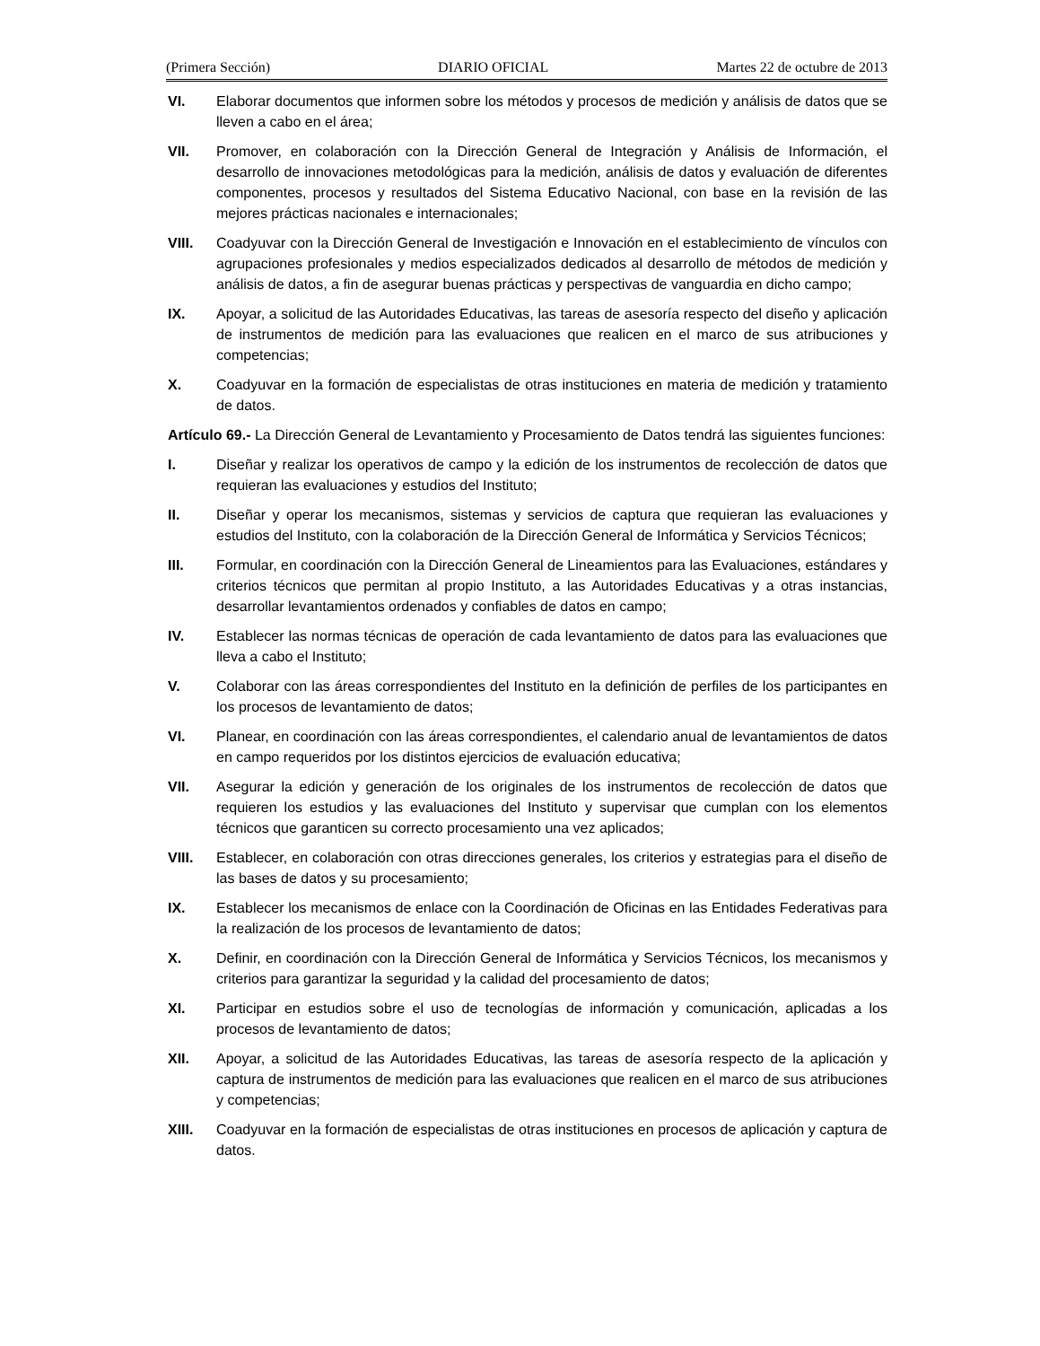(Primera Sección) DIARIO OFICIAL Martes 22 de octubre de 2013
VI. Elaborar documentos que informen sobre los métodos y procesos de medición y análisis de datos que se lleven a cabo en el área;
VII. Promover, en colaboración con la Dirección General de Integración y Análisis de Información, el desarrollo de innovaciones metodológicas para la medición, análisis de datos y evaluación de diferentes componentes, procesos y resultados del Sistema Educativo Nacional, con base en la revisión de las mejores prácticas nacionales e internacionales;
VIII. Coadyuvar con la Dirección General de Investigación e Innovación en el establecimiento de vínculos con agrupaciones profesionales y medios especializados dedicados al desarrollo de métodos de medición y análisis de datos, a fin de asegurar buenas prácticas y perspectivas de vanguardia en dicho campo;
IX. Apoyar, a solicitud de las Autoridades Educativas, las tareas de asesoría respecto del diseño y aplicación de instrumentos de medición para las evaluaciones que realicen en el marco de sus atribuciones y competencias;
X. Coadyuvar en la formación de especialistas de otras instituciones en materia de medición y tratamiento de datos.
Artículo 69.- La Dirección General de Levantamiento y Procesamiento de Datos tendrá las siguientes funciones:
I. Diseñar y realizar los operativos de campo y la edición de los instrumentos de recolección de datos que requieran las evaluaciones y estudios del Instituto;
II. Diseñar y operar los mecanismos, sistemas y servicios de captura que requieran las evaluaciones y estudios del Instituto, con la colaboración de la Dirección General de Informática y Servicios Técnicos;
III. Formular, en coordinación con la Dirección General de Lineamientos para las Evaluaciones, estándares y criterios técnicos que permitan al propio Instituto, a las Autoridades Educativas y a otras instancias, desarrollar levantamientos ordenados y confiables de datos en campo;
IV. Establecer las normas técnicas de operación de cada levantamiento de datos para las evaluaciones que lleva a cabo el Instituto;
V. Colaborar con las áreas correspondientes del Instituto en la definición de perfiles de los participantes en los procesos de levantamiento de datos;
VI. Planear, en coordinación con las áreas correspondientes, el calendario anual de levantamientos de datos en campo requeridos por los distintos ejercicios de evaluación educativa;
VII. Asegurar la edición y generación de los originales de los instrumentos de recolección de datos que requieren los estudios y las evaluaciones del Instituto y supervisar que cumplan con los elementos técnicos que garanticen su correcto procesamiento una vez aplicados;
VIII. Establecer, en colaboración con otras direcciones generales, los criterios y estrategias para el diseño de las bases de datos y su procesamiento;
IX. Establecer los mecanismos de enlace con la Coordinación de Oficinas en las Entidades Federativas para la realización de los procesos de levantamiento de datos;
X. Definir, en coordinación con la Dirección General de Informática y Servicios Técnicos, los mecanismos y criterios para garantizar la seguridad y la calidad del procesamiento de datos;
XI. Participar en estudios sobre el uso de tecnologías de información y comunicación, aplicadas a los procesos de levantamiento de datos;
XII. Apoyar, a solicitud de las Autoridades Educativas, las tareas de asesoría respecto de la aplicación y captura de instrumentos de medición para las evaluaciones que realicen en el marco de sus atribuciones y competencias;
XIII. Coadyuvar en la formación de especialistas de otras instituciones en procesos de aplicación y captura de datos.